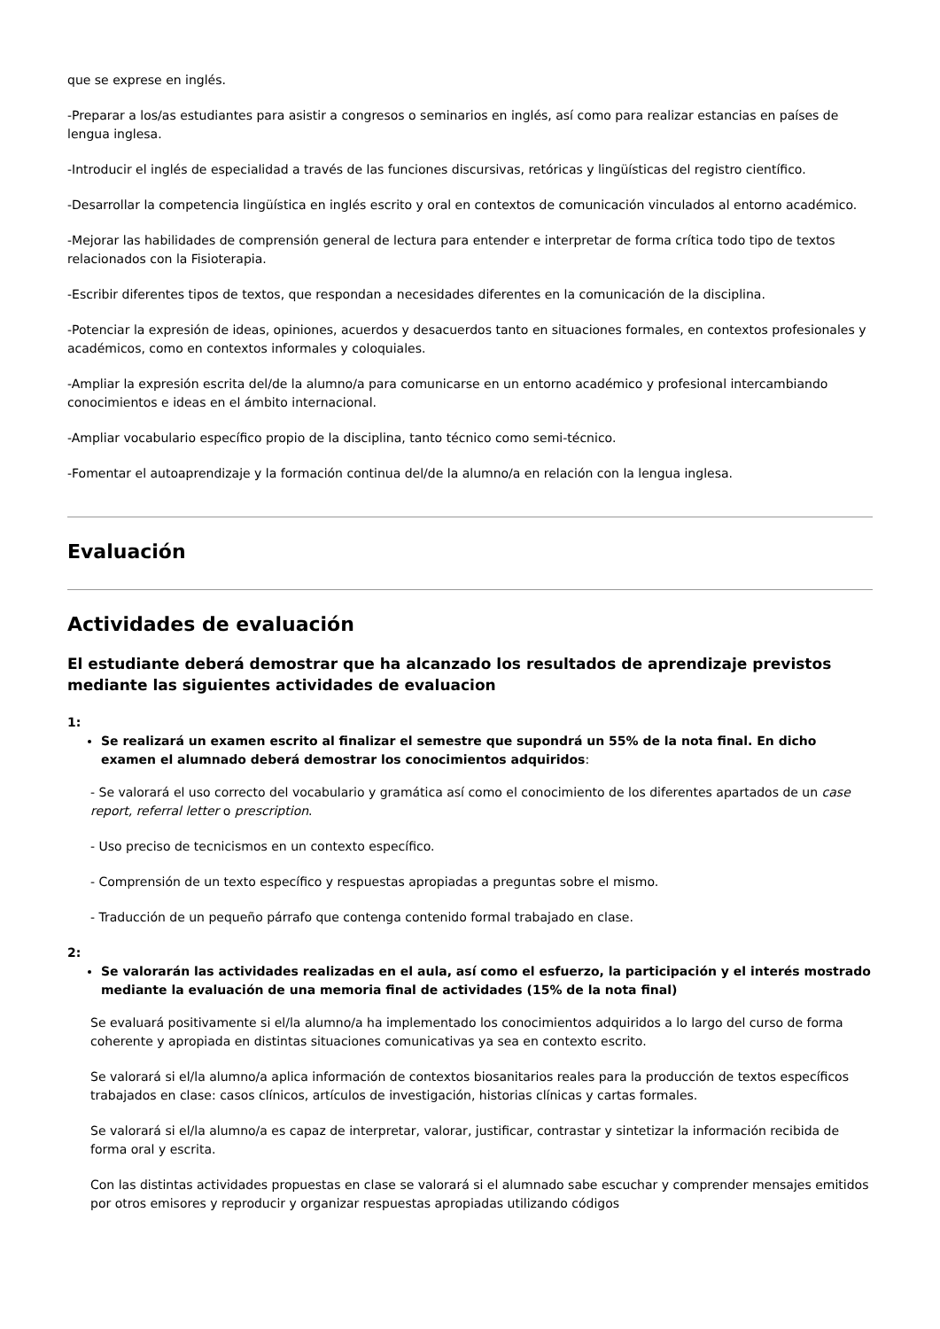que se exprese en inglés.
-Preparar a los/as estudiantes para asistir a congresos o seminarios en inglés, así como para realizar estancias en países de lengua inglesa.
-Introducir el inglés de especialidad a través de las funciones discursivas, retóricas y lingüísticas del registro científico.
-Desarrollar la competencia lingüística en inglés escrito y oral en contextos de comunicación vinculados al entorno académico.
-Mejorar las habilidades de comprensión general de lectura para entender e interpretar de forma crítica todo tipo de textos relacionados con la Fisioterapia.
-Escribir diferentes tipos de textos, que respondan a necesidades diferentes en la comunicación de la disciplina.
-Potenciar la expresión de ideas, opiniones, acuerdos y desacuerdos tanto en situaciones formales, en contextos profesionales y académicos, como en contextos informales y coloquiales.
-Ampliar la expresión escrita del/de la alumno/a para comunicarse en un entorno académico y profesional intercambiando conocimientos e ideas en el ámbito internacional.
-Ampliar vocabulario específico propio de la disciplina, tanto técnico como semi-técnico.
-Fomentar el autoaprendizaje y la formación continua del/de la alumno/a en relación con la lengua inglesa.
Evaluación
Actividades de evaluación
El estudiante deberá demostrar que ha alcanzado los resultados de aprendizaje previstos mediante las siguientes actividades de evaluacion
1:
Se realizará un examen escrito al finalizar el semestre que supondrá un 55% de la nota final. En dicho examen el alumnado deberá demostrar los conocimientos adquiridos:
- Se valorará el uso correcto del vocabulario y gramática así como el conocimiento de los diferentes apartados de un case report, referral letter o prescription.
- Uso preciso de tecnicismos en un contexto específico.
- Comprensión de un texto específico y respuestas apropiadas a preguntas sobre el mismo.
- Traducción de un pequeño párrafo que contenga contenido formal trabajado en clase.
2:
Se valorarán las actividades realizadas en el aula, así como el esfuerzo, la participación y el interés mostrado mediante la evaluación de una memoria final de actividades (15% de la nota final)
Se evaluará positivamente si el/la alumno/a ha implementado los conocimientos adquiridos a lo largo del curso de forma coherente y apropiada en distintas situaciones comunicativas ya sea en contexto escrito.
Se valorará si el/la alumno/a aplica información de contextos biosanitarios reales para la producción de textos específicos trabajados en clase: casos clínicos, artículos de investigación, historias clínicas y cartas formales.
Se valorará si el/la alumno/a es capaz de interpretar, valorar, justificar, contrastar y sintetizar la información recibida de forma oral y escrita.
Con las distintas actividades propuestas en clase se valorará si el alumnado sabe escuchar y comprender mensajes emitidos por otros emisores y reproducir y organizar respuestas apropiadas utilizando códigos